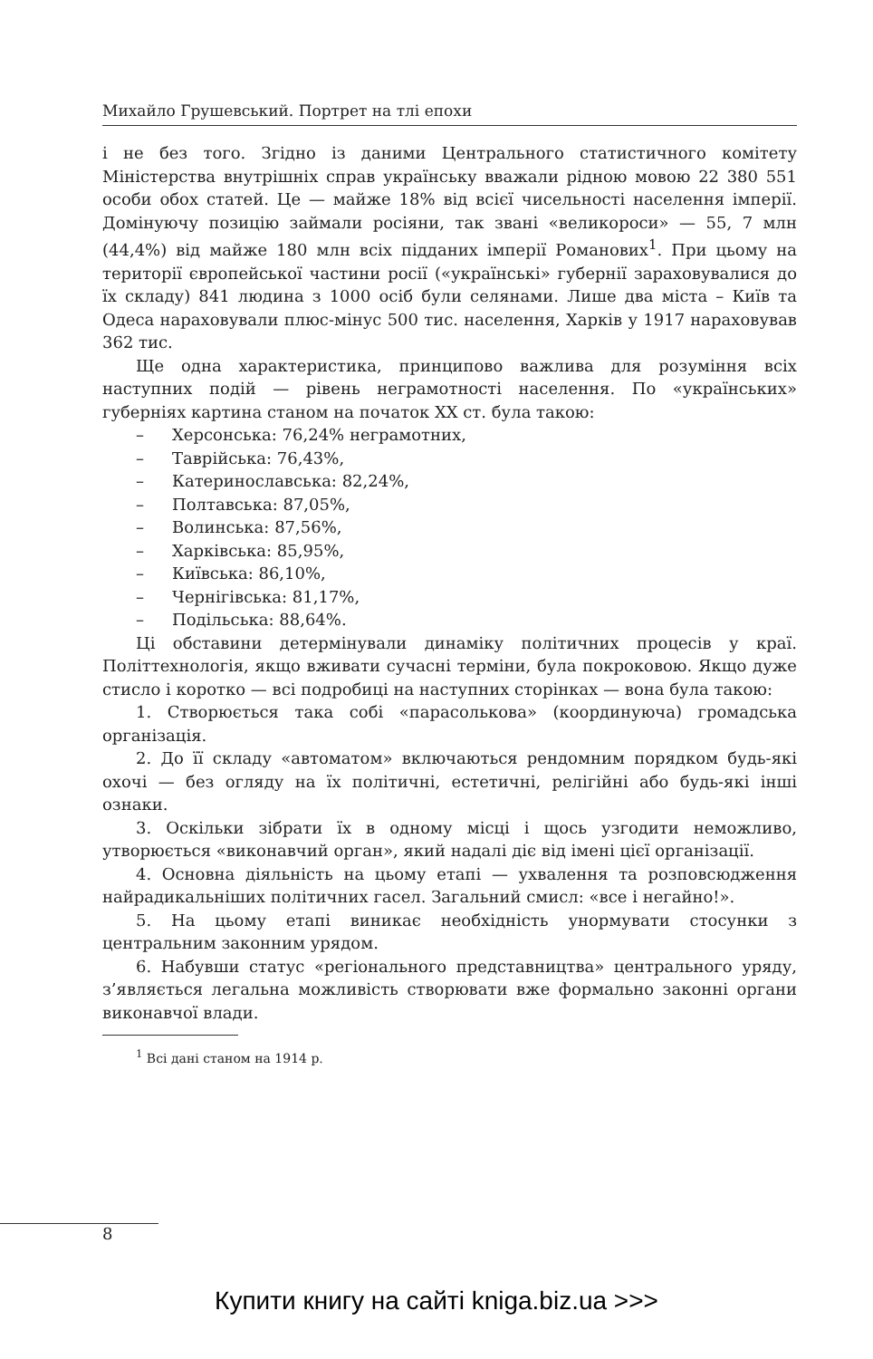Михайло Грушевський. Портрет на тлі епохи
і не без того. Згідно із даними Центрального статистичного комітету Міністерства внутрішніх справ українську вважали рідною мовою 22 380 551 особи обох статей. Це — майже 18% від всієї чисельності населення імперії. Домінуючу позицію займали росіяни, так звані «великороси» — 55, 7 млн (44,4%) від майже 180 млн всіх підданих імперії Романових<sup>1</sup>. При цьому на території європейської частини росії («українські» губернії зараховувалися до їх складу) 841 людина з 1000 осіб були селянами. Лише два міста – Київ та Одеса нараховували плюс-мінус 500 тис. населення, Харків у 1917 нараховував 362 тис.
Ще одна характеристика, принципово важлива для розуміння всіх наступних подій — рівень неграмотності населення. По «українських» губерніях картина станом на початок ХХ ст. була такою:
– Херсонська: 76,24% неграмотних,
– Таврійська: 76,43%,
– Катеринославська: 82,24%,
– Полтавська: 87,05%,
– Волинська: 87,56%,
– Харківська: 85,95%,
– Київська: 86,10%,
– Чернігівська: 81,17%,
– Подільська: 88,64%.
Ці обставини детермінували динаміку політичних процесів у краї. Політтехнологія, якщо вживати сучасні терміни, була покроковою. Якщо дуже стисло і коротко — всі подробиці на наступних сторінках — вона була такою:
1. Створюється така собі «парасолькова» (координуюча) громадська організація.
2. До її складу «автоматом» включаються рендомним порядком будь-які охочі — без огляду на їх політичні, естетичні, релігійні або будь-які інші ознаки.
3. Оскільки зібрати їх в одному місці і щось узгодити неможливо, утворюється «виконавчий орган», який надалі діє від імені цієї організації.
4. Основна діяльність на цьому етапі — ухвалення та розповсюдження найрадикальніших політичних гасел. Загальний смисл: «все і негайно!».
5. На цьому етапі виникає необхідність унормувати стосунки з центральним законним урядом.
6. Набувши статус «регіонального представництва» центрального уряду, з’являється легальна можливість створювати вже формально законні органи виконавчої влади.
<sup>1</sup> Всі дані станом на 1914 р.
8
Купити книгу на сайті kniga.biz.ua >>>